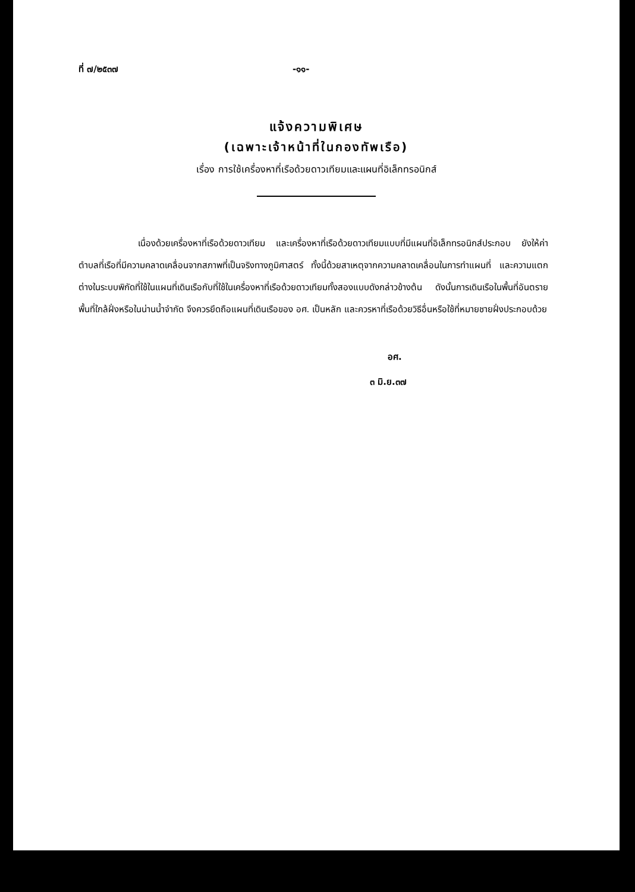ที่ ๗/๒๕๓๗ -๑๑-
แจ้งความพิเศษ
(เฉพาะเจ้าหน้าที่ในกองทัพเรือ)
เรื่อง การใช้เครื่องหาที่เรือด้วยดาวเทียมและแผนที่อิเล็กทรอนิกส์
เนื่องด้วยเครื่องหาที่เรือด้วยดาวเทียม และเครื่องหาที่เรือด้วยดาวเทียมแบบที่มีแผนที่อิเล็กทรอนิกส์ประกอบ ยังให้ค่าตำบลที่เรือที่มีความคลาดเคลื่อนจากสภาพที่เป็นจริงทางภูมิศาสตร์ ทั้งนี้ด้วยสาเหตุจากความคลาดเคลื่อนในการทำแผนที่ และความแตกต่างในระบบพิกัดที่ใช้ในแผนที่เดินเรือกับที่ใช้ในเครื่องหาที่เรือด้วยดาวเทียมทั้งสองแบบดังกล่าวข้างต้น ดังนั้นการเดินเรือในพื้นที่อันตราย พื้นที่ใกล้ฝั่งหรือในน่านน้ำจำกัด จึงควรยึดถือแผนที่เดินเรือของ อศ. เป็นหลัก และควรหาที่เรือด้วยวิธีอื่นหรือใช้ที่หมายชายฝั่งประกอบด้วย
อศ.
๓ มิ.ย.๓๗